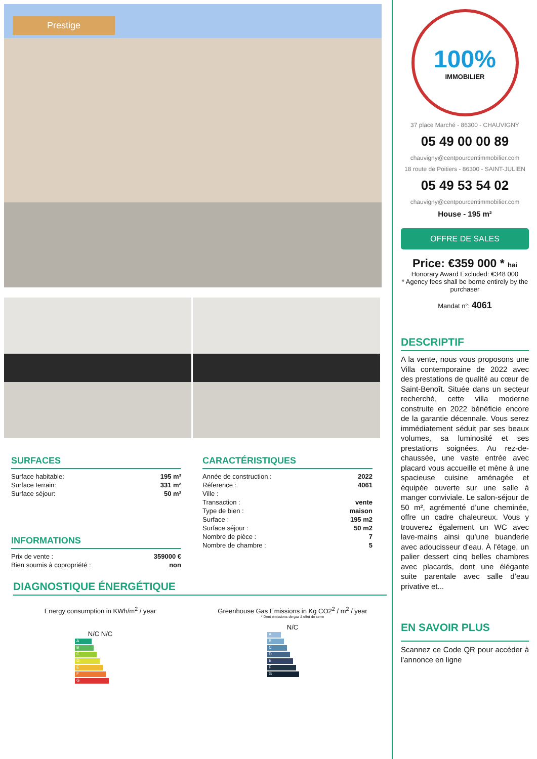Prestige
SURFACES
| Surface habitable: | 195 m² |
| Surface terrain: | 331 m² |
| Surface séjour: | 50 m² |
INFORMATIONS
| Prix de vente : | 359000 € |
| Bien soumis à copropriété : | non |
CARACTÉRISTIQUES
| Année de construction : | 2022 |
| Réference : | 4061 |
| Ville : | |
| Transaction : | vente |
| Type de bien : | maison |
| Surface : | 195 m2 |
| Surface séjour : | 50 m2 |
| Nombre de pièce : | 7 |
| Nombre de chambre : | 5 |
DIAGNOSTIQUE ÉNERGÉTIQUE
Energy consumption in KWh/m<sup>2</sup> / year
N/C N/C
A
B
C
D
E
F
G
Greenhouse Gas Emissions in Kg CO2<sup>2</sup> / m<sup>2</sup> / year
* Dont émissions de gaz à effet de serre
N/C
A
B
C
D
E
F
G
100%
IMMOBILIER
37 place Marché - 86300 - CHAUVIGNY
05 49 00 00 89
chauvigny@centpourcentimmobilier.com
18 route de Poitiers - 86300 - SAINT-JULIEN
05 49 53 54 02
chauvigny@centpourcentimmobilier.com
House - 195 m²
OFFRE DE SALES
Price: €359 000 * hai
Honorary Award Excluded: €348 000
* Agency fees shall be borne entirely by the purchaser
Mandat n°: 4061
DESCRIPTIF
A la vente, nous vous proposons une Villa contemporaine de 2022 avec des prestations de qualité au cœur de Saint-Benoît. Située dans un secteur recherché, cette villa moderne construite en 2022 bénéficie encore de la garantie décennale. Vous serez immédiatement séduit par ses beaux volumes, sa luminosité et ses prestations soignées. Au rez-de-chaussée, une vaste entrée avec placard vous accueille et mène à une spacieuse cuisine aménagée et équipée ouverte sur une salle à manger conviviale. Le salon-séjour de 50 m², agrémenté d’une cheminée, offre un cadre chaleureux. Vous y trouverez également un WC avec lave-mains ainsi qu’une buanderie avec adoucisseur d'eau. À l’étage, un palier dessert cinq belles chambres avec placards, dont une élégante suite parentale avec salle d’eau privative et...
EN SAVOIR PLUS
Scannez ce Code QR pour accéder à l'annonce en ligne